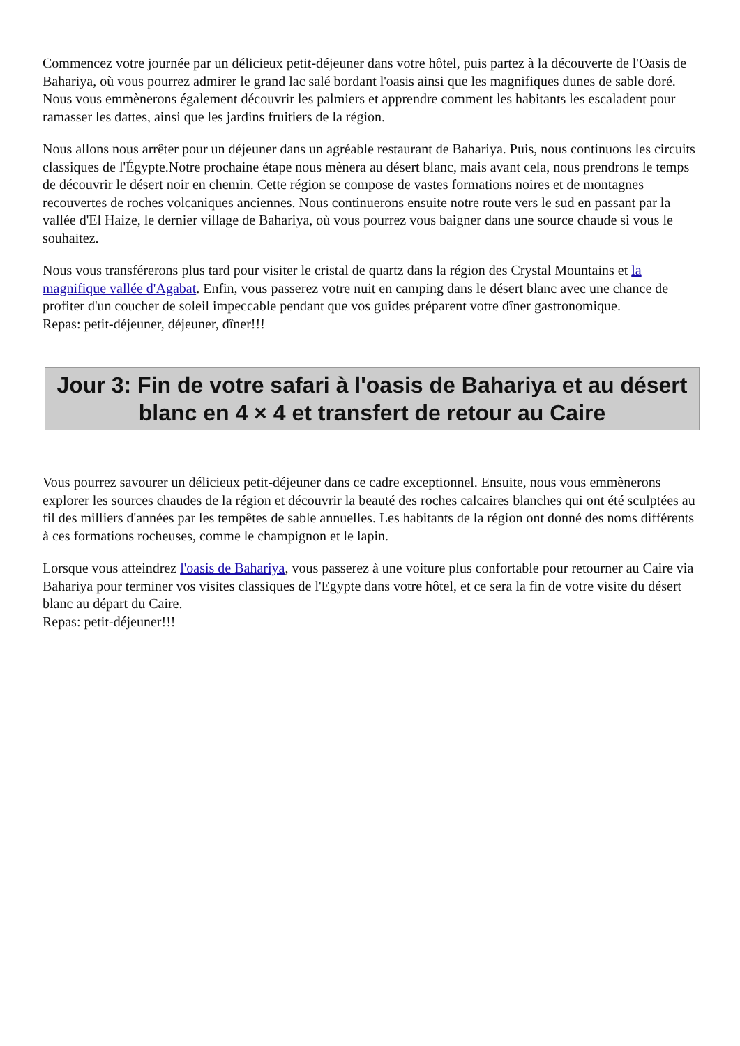Commencez votre journée par un délicieux petit-déjeuner dans votre hôtel, puis partez à la découverte de l'Oasis de Bahariya, où vous pourrez admirer le grand lac salé bordant l'oasis ainsi que les magnifiques dunes de sable doré. Nous vous emmènerons également découvrir les palmiers et apprendre comment les habitants les escaladent pour ramasser les dattes, ainsi que les jardins fruitiers de la région.
Nous allons nous arrêter pour un déjeuner dans un agréable restaurant de Bahariya. Puis, nous continuons les circuits classiques de l'Égypte.Notre prochaine étape nous mènera au désert blanc, mais avant cela, nous prendrons le temps de découvrir le désert noir en chemin. Cette région se compose de vastes formations noires et de montagnes recouvertes de roches volcaniques anciennes. Nous continuerons ensuite notre route vers le sud en passant par la vallée d'El Haize, le dernier village de Bahariya, où vous pourrez vous baigner dans une source chaude si vous le souhaitez.
Nous vous transférerons plus tard pour visiter le cristal de quartz dans la région des Crystal Mountains et la magnifique vallée d'Agabat. Enfin, vous passerez votre nuit en camping dans le désert blanc avec une chance de profiter d'un coucher de soleil impeccable pendant que vos guides préparent votre dîner gastronomique.
Repas: petit-déjeuner, déjeuner, dîner!!!
Jour 3: Fin de votre safari à l'oasis de Bahariya et au désert blanc en 4 × 4 et transfert de retour au Caire
Vous pourrez savourer un délicieux petit-déjeuner dans ce cadre exceptionnel. Ensuite, nous vous emmènerons explorer les sources chaudes de la région et découvrir la beauté des roches calcaires blanches qui ont été sculptées au fil des milliers d'années par les tempêtes de sable annuelles. Les habitants de la région ont donné des noms différents à ces formations rocheuses, comme le champignon et le lapin.
Lorsque vous atteindrez l'oasis de Bahariya, vous passerez à une voiture plus confortable pour retourner au Caire via Bahariya pour terminer vos visites classiques de l'Egypte dans votre hôtel, et ce sera la fin de votre visite du désert blanc au départ du Caire.
Repas: petit-déjeuner!!!